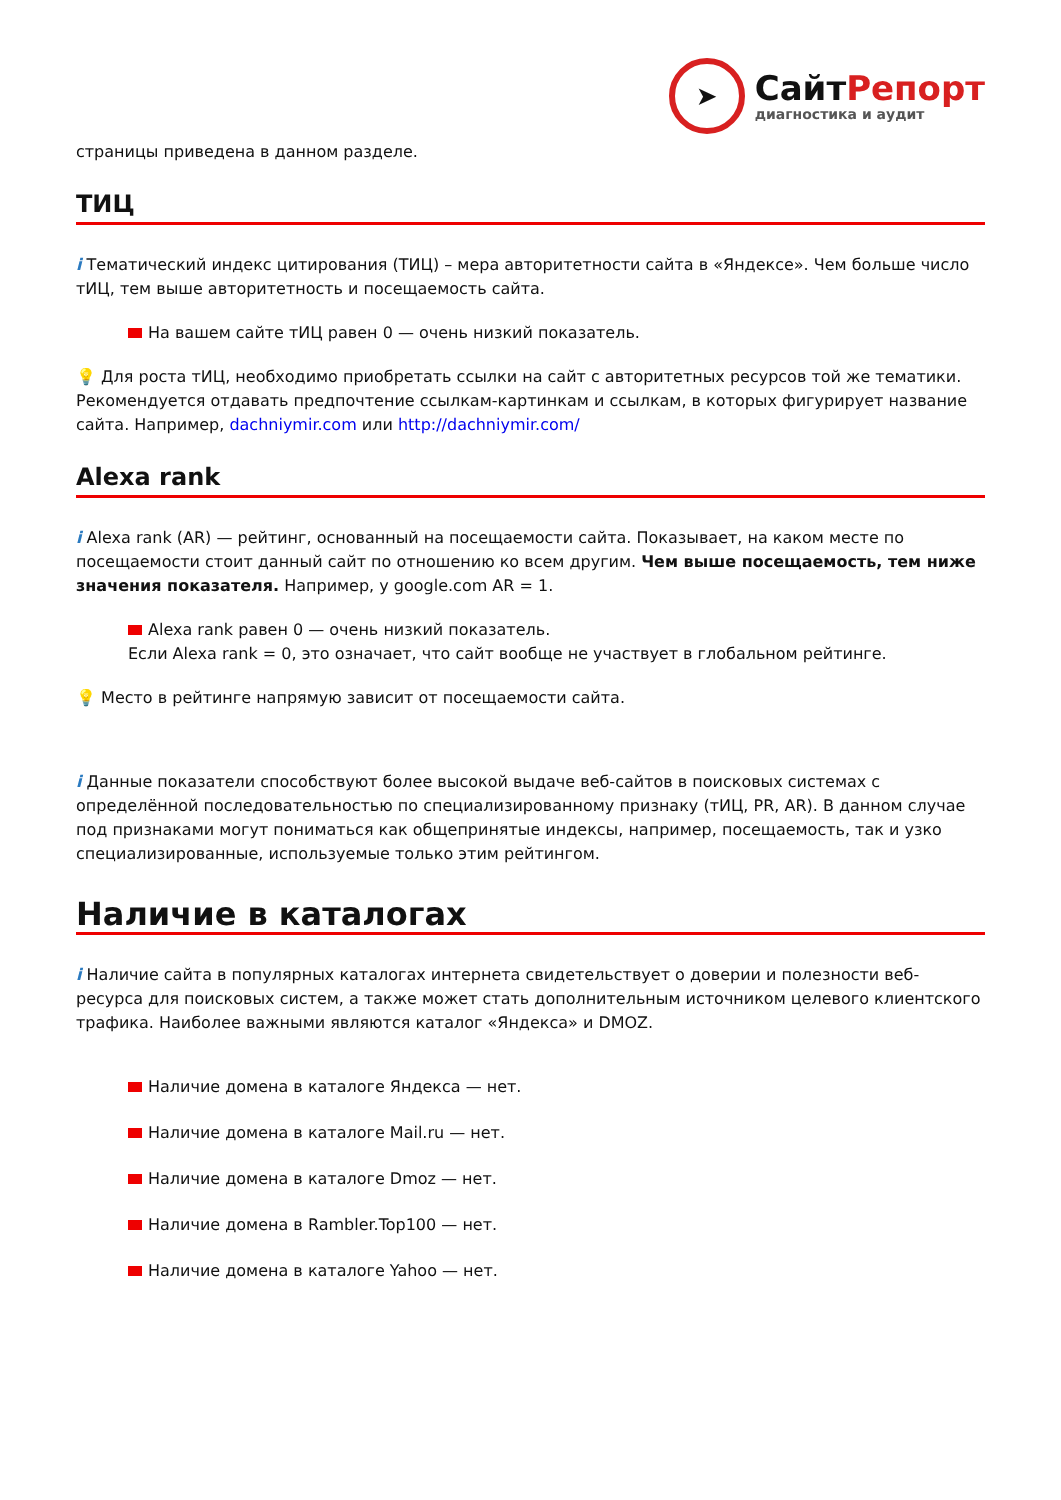➤
СайтРепорт
диагностика и аудит
страницы приведена в данном разделе.
ТИЦ
i Тематический индекс цитирования (ТИЦ) – мера авторитетности сайта в «Яндексе». Чем больше число тИЦ, тем выше авторитетность и посещаемость сайта.
На вашем сайте тИЦ равен 0 — очень низкий показатель.
💡 Для роста тИЦ, необходимо приобретать ссылки на сайт с авторитетных ресурсов той же тематики. Рекомендуется отдавать предпочтение ссылкам-картинкам и ссылкам, в которых фигурирует название сайта. Например, dachniymir.com или http://dachniymir.com/
Alexa rank
i Alexa rank (AR) — рейтинг, основанный на посещаемости сайта. Показывает, на каком месте по посещаемости стоит данный сайт по отношению ко всем другим. Чем выше посещаемость, тем ниже значения показателя. Например, у google.com AR = 1.
Alexa rank равен 0 — очень низкий показатель.
Если Alexa rank = 0, это означает, что сайт вообще не участвует в глобальном рейтинге.
💡 Место в рейтинге напрямую зависит от посещаемости сайта.
i Данные показатели способствуют более высокой выдаче веб-сайтов в поисковых системах с определённой последовательностью по специализированному признаку (тИЦ, PR, AR). В данном случае под признаками могут пониматься как общепринятые индексы, например, посещаемость, так и узко специализированные, используемые только этим рейтингом.
Наличие в каталогах
i Наличие сайта в популярных каталогах интернета свидетельствует о доверии и полезности веб-ресурса для поисковых систем, а также может стать дополнительным источником целевого клиентского трафика. Наиболее важными являются каталог «Яндекса» и DMOZ.
Наличие домена в каталоге Яндекса — нет.
Наличие домена в каталоге Mail.ru — нет.
Наличие домена в каталоге Dmoz — нет.
Наличие домена в Rambler.Top100 — нет.
Наличие домена в каталоге Yahoo — нет.